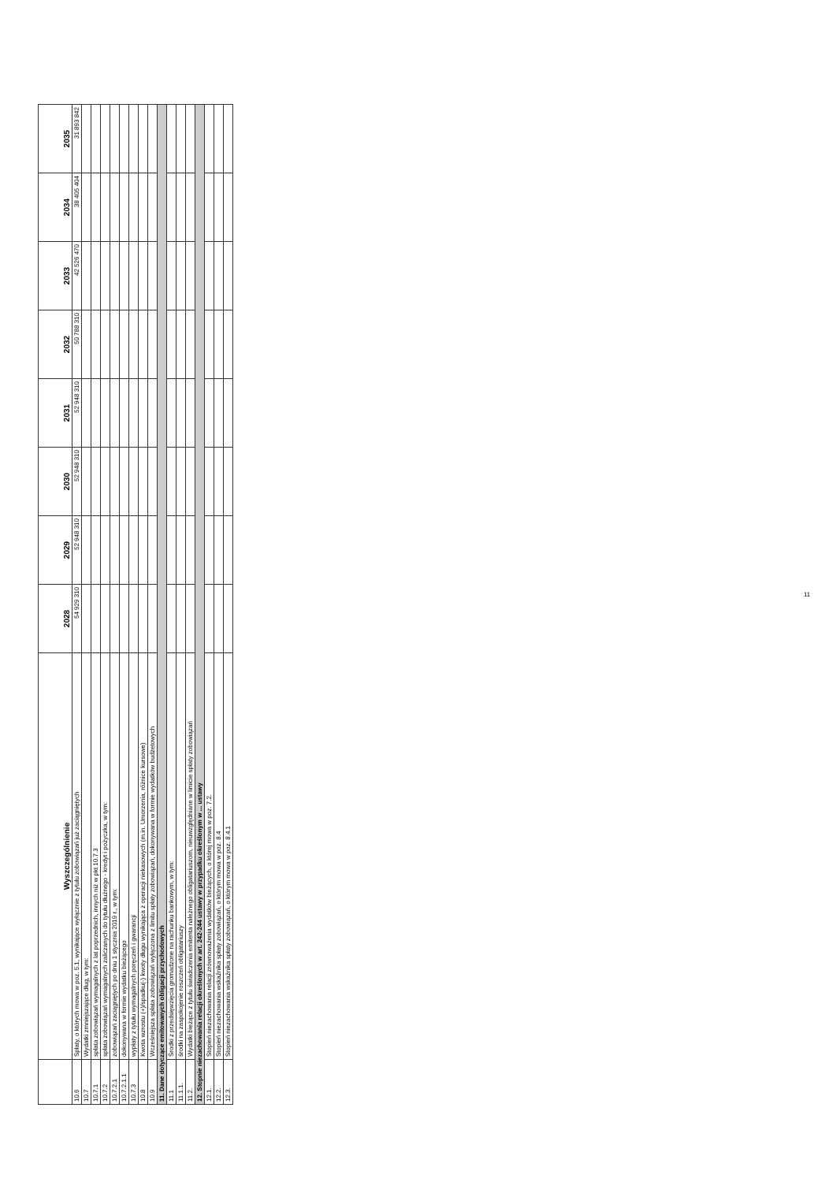| | Wyszczególnienie | 2028 | 2029 | 2030 | 2031 | 2032 | 2033 | 2034 | 2035 |
| --- | --- | --- | --- | --- | --- | --- | --- | --- | --- |
| 10.6 | Spłaty, o których mowa w poz. 5.1, wynikające wyłącznie z tytułu zobowiązań już zaciągniętych | 54 929 310 | 52 948 310 | 52 948 310 | 52 948 310 | 50 788 310 | 42 526 470 | 38 405 404 | 31 893 842 |
| 10.7 | Wydatki zmniejszające dług, w tym: | | | | | | | | |
| 10.7.1 | spłata zobowiązań wymagalnych z lat poprzednich, innych niż w pkt 10.7.3 | | | | | | | | |
| 10.7.2 | spłata zobowiązań wymagalnych zaliczanych do tytułu dłużnego - kredyt i pożyczka, w tym: | | | | | | | | |
| 10.7.2.1 | zobowiązań zaciągniętych po dniu 1 stycznia 2019 r., w tym: | | | | | | | | |
| 10.7.2.1.1 | dokonywana w formie wydatku bieżącego | | | | | | | | |
| 10.7.3 | wypłaty z tytułu wymagalnych poręczeń i gwarancji | | | | | | | | |
| 10.8 | Kwota wzrostu (+)/spadku(-) kwoty długu wynikająca z operacji niekasowych (m.in. Umorzenia, różnice kursowe) | | | | | | | | |
| 10.9 | Wcześniejsza spłata zobowiązań wyłączona z limitu spłaty zobowiązań, dokonywana w formie wydatków budżetowych | | | | | | | | |
| 11. Dane dotyczące emitowanych obligacji przychodowych | | | | | | | | | |
| 11.1 | Środki z przedsięwzięcia gromadzone na rachunku bankowym, w tym: | | | | | | | | |
| 11.1.1. | środki na zaspokojenie roszczeń obligatariuszy | | | | | | | | |
| 11.2. | Wydatki bieżące z tytułu świadczenia emitenta należnego obligatariuszom, nieuwzględniane w limicie spłaty zobowiązań | | | | | | | | |
| 12. Stopnie niezachowania relacji określonych w art. 242-244 ustawy w przypadku określonym w ... ustawy | | | | | | | | | |
| 12.1. | Stopień niezachowania relacji zrównoważenia wydatków bieżących, o której mowa w poz. 7.2. | | | | | | | | |
| 12.2. | Stopień niezachowania wskaźnika spłaty zobowiązań, o którym mowa w poz. 8.4 | | | | | | | | |
| 12.3. | Stopień niezachowania wskaźnika spłaty zobowiązań, o którym mowa w poz. 8.4.1 | | | | | | | | |
11